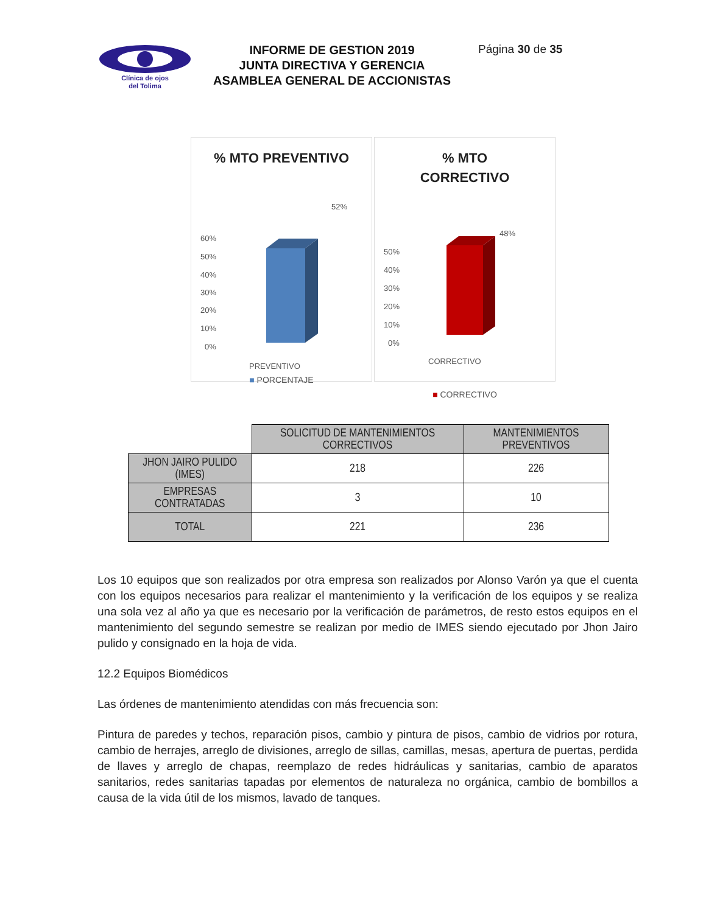Clínica de ojos
del Tolima
INFORME DE GESTION 2019
JUNTA DIRECTIVA Y GERENCIA
ASAMBLEA GENERAL DE ACCIONISTAS
Página 30 de 35
% MTO PREVENTIVO
60%
50%
40%
30%
20%
10%
0%
52%
PREVENTIVO
■ PORCENTAJE
% MTO
CORRECTIVO
50%
40%
30%
20%
10%
0%
48%
CORRECTIVO
■ CORRECTIVO
| | SOLICITUD DE MANTENIMIENTOS CORRECTIVOS | MANTENIMIENTOS PREVENTIVOS |
| --- | --- | --- |
| JHON JAIRO PULIDO (IMES) | 218 | 226 |
| EMPRESAS CONTRATADAS | 3 | 10 |
| TOTAL | 221 | 236 |
Los 10 equipos que son realizados por otra empresa son realizados por Alonso Varón ya que el cuenta con los equipos necesarios para realizar el mantenimiento y la verificación de los equipos y se realiza una sola vez al año ya que es necesario por la verificación de parámetros, de resto estos equipos en el mantenimiento del segundo semestre se realizan por medio de IMES siendo ejecutado por Jhon Jairo pulido y consignado en la hoja de vida.
12.2 Equipos Biomédicos
Las órdenes de mantenimiento atendidas con más frecuencia son:
Pintura de paredes y techos, reparación pisos, cambio y pintura de pisos, cambio de vidrios por rotura, cambio de herrajes, arreglo de divisiones, arreglo de sillas, camillas, mesas, apertura de puertas, perdida de llaves y arreglo de chapas, reemplazo de redes hidráulicas y sanitarias, cambio de aparatos sanitarios, redes sanitarias tapadas por elementos de naturaleza no orgánica, cambio de bombillos a causa de la vida útil de los mismos, lavado de tanques.